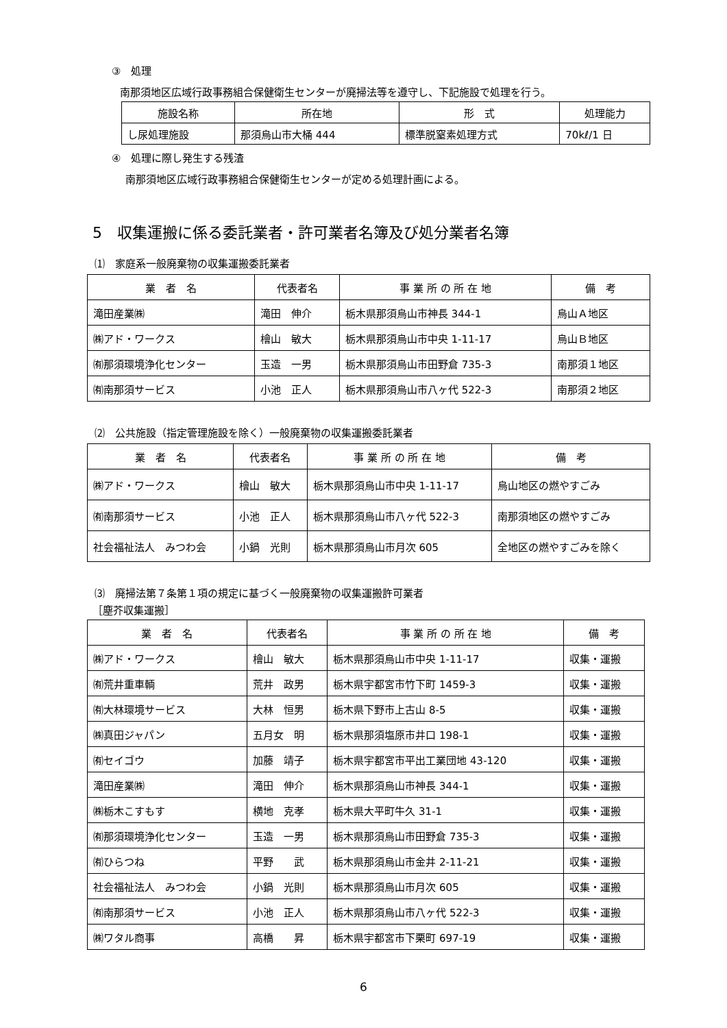③　処理
南那須地区広域行政事務組合保健衛生センターが廃掃法等を遵守し、下記施設で処理を行う。
| 施設名称 | 所在地 | 形 式 | 処理能力 |
| --- | --- | --- | --- |
| し尿処理施設 | 那須烏山市大桶 444 | 標準脱窒素処理方式 | 70kℓ/1 日 |
④　処理に際し発生する残渣
南那須地区広域行政事務組合保健衛生センターが定める処理計画による。
5　収集運搬に係る委託業者・許可業者名簿及び処分業者名簿
⑴　家庭系一般廃棄物の収集運搬委託業者
| 業 者 名 | 代表者名 | 事 業 所 の 所 在 地 | 備 考 |
| --- | --- | --- | --- |
| 滝田産業㈱ | 滝田 伸介 | 栃木県那須烏山市神長 344-1 | 烏山Ａ地区 |
| ㈱アド・ワークス | 檜山 敏大 | 栃木県那須烏山市中央 1-11-17 | 烏山Ｂ地区 |
| ㈲那須環境浄化センター | 玉造 一男 | 栃木県那須烏山市田野倉 735-3 | 南那須１地区 |
| ㈲南那須サービス | 小池 正人 | 栃木県那須烏山市八ヶ代 522-3 | 南那須２地区 |
⑵　公共施設（指定管理施設を除く）一般廃棄物の収集運搬委託業者
| 業 者 名 | 代表者名 | 事 業 所 の 所 在 地 | 備 考 |
| --- | --- | --- | --- |
| ㈱アド・ワークス | 檜山 敏大 | 栃木県那須烏山市中央 1-11-17 | 烏山地区の燃やすごみ |
| ㈲南那須サービス | 小池 正人 | 栃木県那須烏山市八ヶ代 522-3 | 南那須地区の燃やすごみ |
| 社会福祉法人 みつわ会 | 小鍋 光則 | 栃木県那須烏山市月次 605 | 全地区の燃やすごみを除く |
⑶　廃掃法第７条第１項の規定に基づく一般廃棄物の収集運搬許可業者
［塵芥収集運搬］
| 業 者 名 | 代表者名 | 事 業 所 の 所 在 地 | 備 考 |
| --- | --- | --- | --- |
| ㈱アド・ワークス | 檜山 敏大 | 栃木県那須烏山市中央 1-11-17 | 収集・運搬 |
| ㈲荒井重車輌 | 荒井 政男 | 栃木県宇都宮市竹下町 1459-3 | 収集・運搬 |
| ㈲大林環境サービス | 大林 恒男 | 栃木県下野市上古山 8-5 | 収集・運搬 |
| ㈱真田ジャパン | 五月女 明 | 栃木県那須塩原市井口 198-1 | 収集・運搬 |
| ㈲セイゴウ | 加藤 靖子 | 栃木県宇都宮市平出工業団地 43-120 | 収集・運搬 |
| 滝田産業㈱ | 滝田 伸介 | 栃木県那須烏山市神長 344-1 | 収集・運搬 |
| ㈱栃木こすもす | 横地 克孝 | 栃木県大平町牛久 31-1 | 収集・運搬 |
| ㈲那須環境浄化センター | 玉造 一男 | 栃木県那須烏山市田野倉 735-3 | 収集・運搬 |
| ㈲ひらつね | 平野 武 | 栃木県那須烏山市金井 2-11-21 | 収集・運搬 |
| 社会福祉法人 みつわ会 | 小鍋 光則 | 栃木県那須烏山市月次 605 | 収集・運搬 |
| ㈲南那須サービス | 小池 正人 | 栃木県那須烏山市八ヶ代 522-3 | 収集・運搬 |
| ㈱ワタル商事 | 高橋 昇 | 栃木県宇都宮市下栗町 697-19 | 収集・運搬 |
6